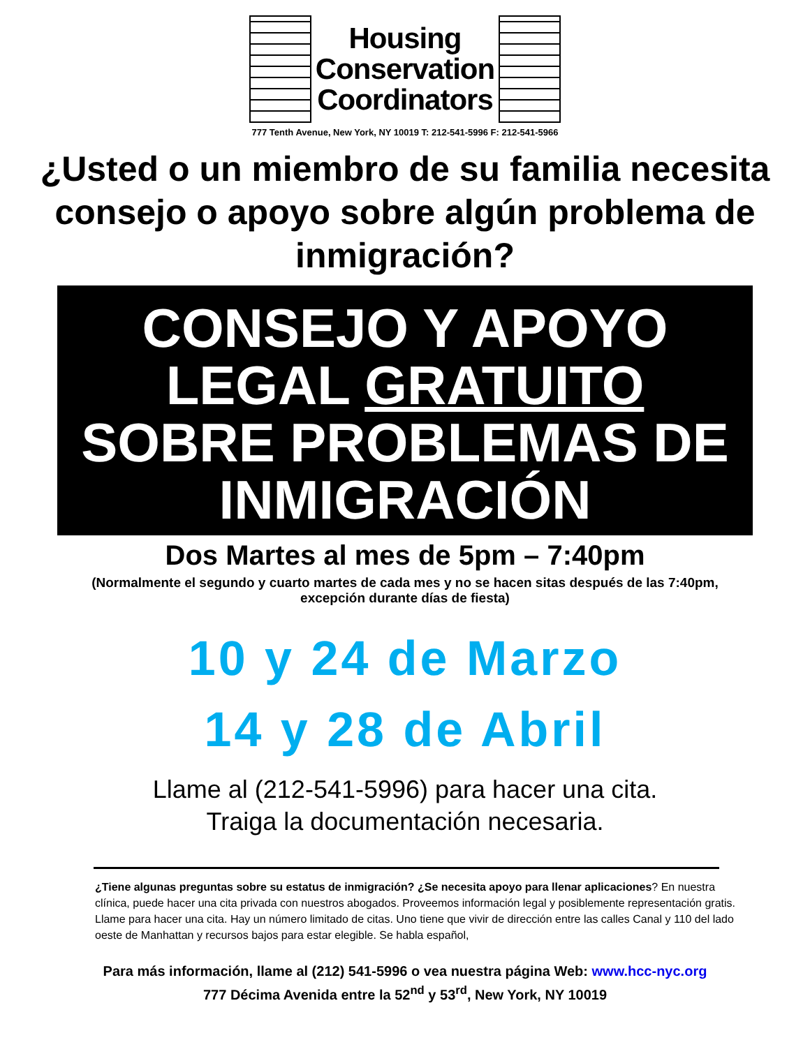Housing
Conservation
Coordinators
777 Tenth Avenue, New York, NY 10019 T: 212-541-5996 F: 212-541-5966
¿Usted o un miembro de su familia necesita consejo o apoyo sobre algún problema de inmigración?
CONSEJO Y APOYO
LEGAL GRATUITO
SOBRE PROBLEMAS DE
INMIGRACIÓN
Dos Martes al mes de 5pm – 7:40pm
(Normalmente el segundo y cuarto martes de cada mes y no se hacen sitas después de las 7:40pm, excepción durante días de fiesta)
10 y 24 de Marzo
14 y 28 de Abril
Llame al (212-541-5996) para hacer una cita.
Traiga la documentación necesaria.
¿Tiene algunas preguntas sobre su estatus de inmigración? ¿Se necesita apoyo para llenar aplicaciones? En nuestra clínica, puede hacer una cita privada con nuestros abogados. Proveemos información legal y posiblemente representación gratis. Llame para hacer una cita. Hay un número limitado de citas. Uno tiene que vivir de dirección entre las calles Canal y 110 del lado oeste de Manhattan y recursos bajos para estar elegible. Se habla español,
Para más información, llame al (212) 541-5996 o vea nuestra página Web: www.hcc-nyc.org
777 Décima Avenida entre la 52<sup>nd</sup> y 53<sup>rd</sup>, New York, NY 10019